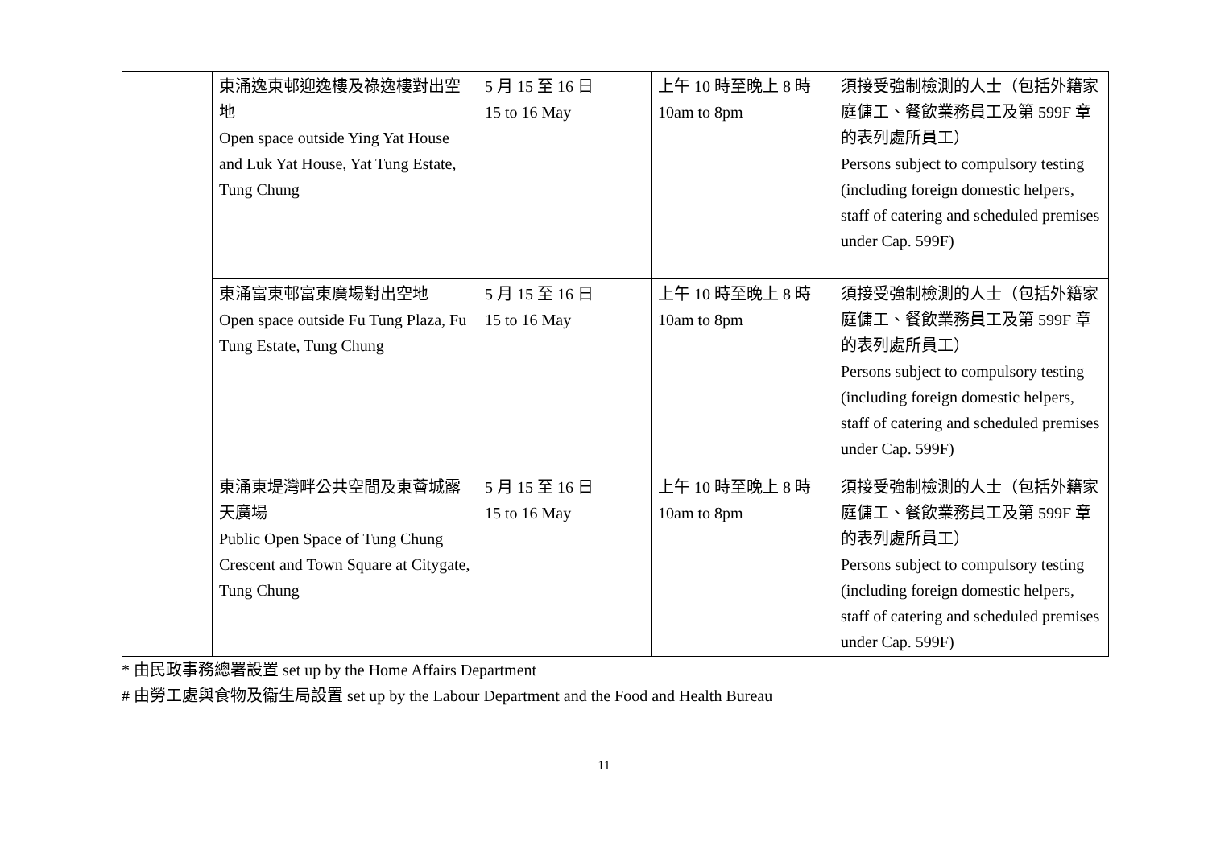| | 東涌逸東邨迎逸樓及祿逸樓對出空地 Open space outside Ying Yat House and Luk Yat House, Yat Tung Estate, Tung Chung | 5 月 15 至 16 日 15 to 16 May | 上午 10 時至晚上 8 時 10am to 8pm | 須接受強制檢測的人士（包括外籍家庭傭工、餐飲業務員工及第 599F 章的表列處所員工） Persons subject to compulsory testing (including foreign domestic helpers, staff of catering and scheduled premises under Cap. 599F) |
| | 東涌富東邨富東廣場對出空地 Open space outside Fu Tung Plaza, Fu Tung Estate, Tung Chung | 5 月 15 至 16 日 15 to 16 May | 上午 10 時至晚上 8 時 10am to 8pm | 須接受強制檢測的人士（包括外籍家庭傭工、餐飲業務員工及第 599F 章的表列處所員工） Persons subject to compulsory testing (including foreign domestic helpers, staff of catering and scheduled premises under Cap. 599F) |
| | 東涌東堤灣畔公共空間及東薈城露天廣場 Public Open Space of Tung Chung Crescent and Town Square at Citygate, Tung Chung | 5 月 15 至 16 日 15 to 16 May | 上午 10 時至晚上 8 時 10am to 8pm | 須接受強制檢測的人士（包括外籍家庭傭工、餐飲業務員工及第 599F 章的表列處所員工） Persons subject to compulsory testing (including foreign domestic helpers, staff of catering and scheduled premises under Cap. 599F) |
* 由民政事務總署設置 set up by the Home Affairs Department
# 由勞工處與食物及衞生局設置 set up by the Labour Department and the Food and Health Bureau
11